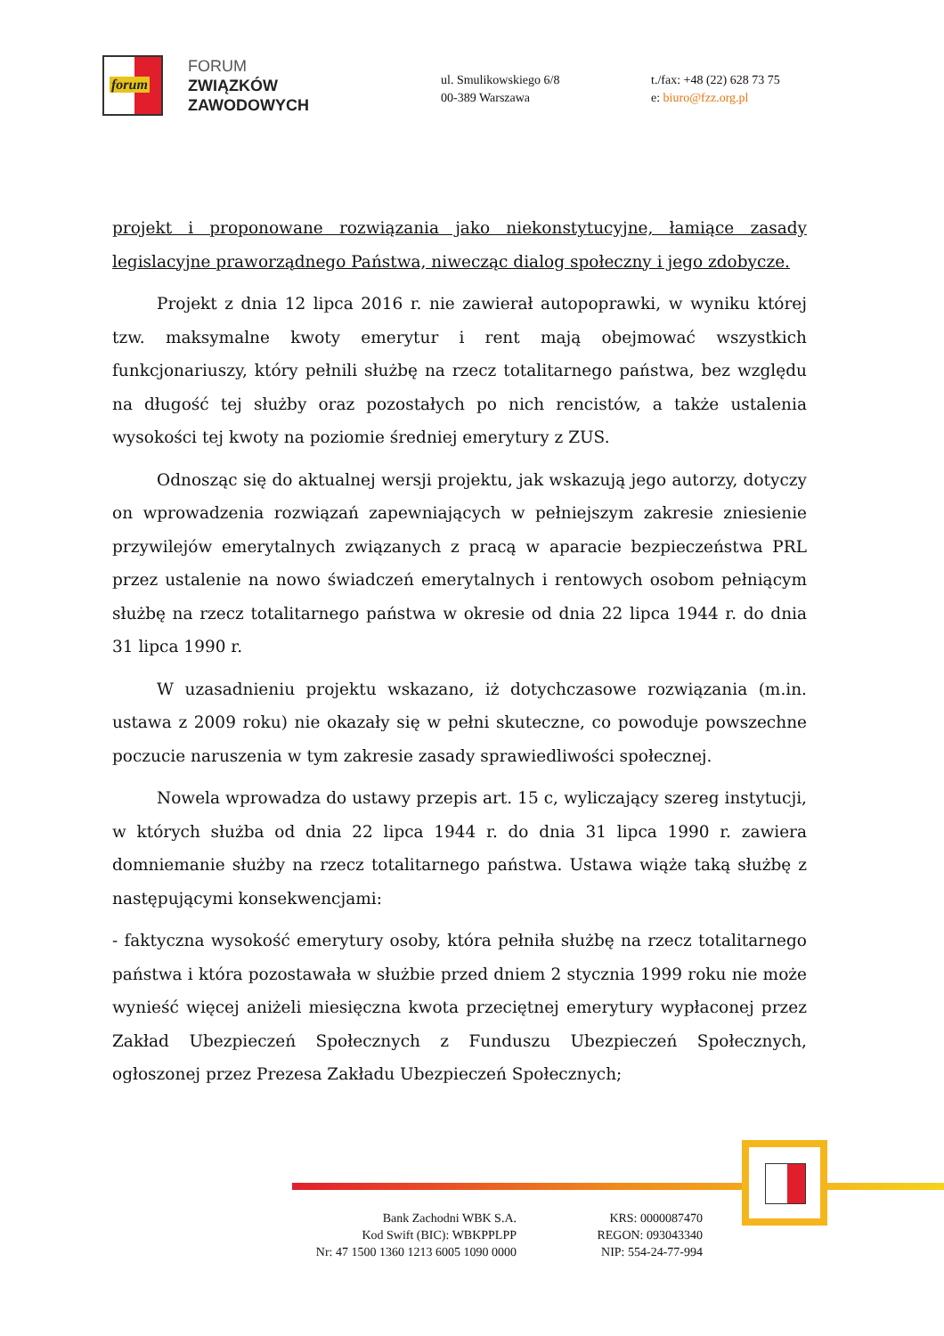forum
FORUM
ZWIĄZKÓW
ZAWODOWYCH
ul. Smulikowskiego 6/8
00-389 Warszawa
t./fax: +48 (22) 628 73 75
e: biuro@fzz.org.pl
projekt i proponowane rozwiązania jako niekonstytucyjne, łamiące zasady legislacyjne praworządnego Państwa, niwecząc dialog społeczny i jego zdobycze.
Projekt z dnia 12 lipca 2016 r. nie zawierał autopoprawki, w wyniku której tzw. maksymalne kwoty emerytur i rent mają obejmować wszystkich funkcjonariuszy, który pełnili służbę na rzecz totalitarnego państwa, bez względu na długość tej służby oraz pozostałych po nich rencistów, a także ustalenia wysokości tej kwoty na poziomie średniej emerytury z ZUS.
Odnosząc się do aktualnej wersji projektu, jak wskazują jego autorzy, dotyczy on wprowadzenia rozwiązań zapewniających w pełniejszym zakresie zniesienie przywilejów emerytalnych związanych z pracą w aparacie bezpieczeństwa PRL przez ustalenie na nowo świadczeń emerytalnych i rentowych osobom pełniącym służbę na rzecz totalitarnego państwa w okresie od dnia 22 lipca 1944 r. do dnia 31 lipca 1990 r.
W uzasadnieniu projektu wskazano, iż dotychczasowe rozwiązania (m.in. ustawa z 2009 roku) nie okazały się w pełni skuteczne, co powoduje powszechne poczucie naruszenia w tym zakresie zasady sprawiedliwości społecznej.
Nowela wprowadza do ustawy przepis art. 15 c, wyliczający szereg instytucji, w których służba od dnia 22 lipca 1944 r. do dnia 31 lipca 1990 r. zawiera domniemanie służby na rzecz totalitarnego państwa. Ustawa wiąże taką służbę z następującymi konsekwencjami:
- faktyczna wysokość emerytury osoby, która pełniła służbę na rzecz totalitarnego państwa i która pozostawała w służbie przed dniem 2 stycznia 1999 roku nie może wynieść więcej aniżeli miesięczna kwota przeciętnej emerytury wypłaconej przez Zakład Ubezpieczeń Społecznych z Funduszu Ubezpieczeń Społecznych, ogłoszonej przez Prezesa Zakładu Ubezpieczeń Społecznych;
Bank Zachodni WBK S.A.
Kod Swift (BIC): WBKPPLPP
Nr: 47 1500 1360 1213 6005 1090 0000
KRS: 0000087470
REGON: 093043340
NIP: 554-24-77-994